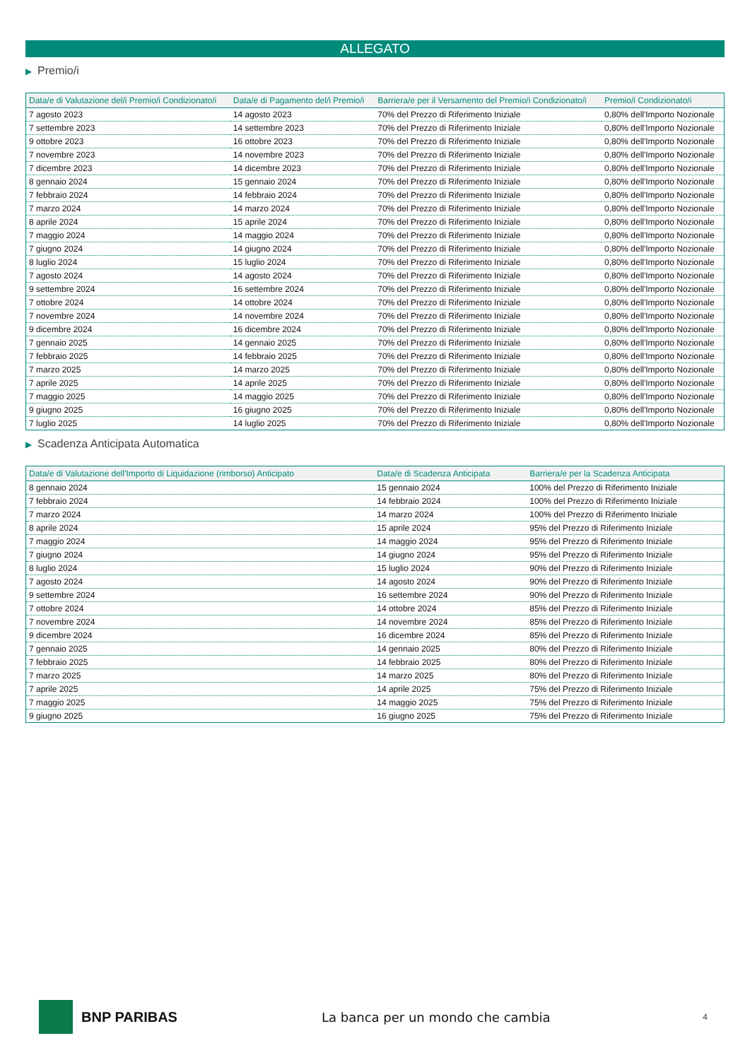ALLEGATO
▶ Premio/i
| Data/e di Valutazione del/i Premio/i Condizionato/i | Data/e di Pagamento del/i Premio/i | Barriera/e per il Versamento del Premio/i Condizionato/i | Premio/i Condizionato/i |
| --- | --- | --- | --- |
| 7 agosto 2023 | 14 agosto 2023 | 70% del Prezzo di Riferimento Iniziale | 0,80% dell'Importo Nozionale |
| 7 settembre 2023 | 14 settembre 2023 | 70% del Prezzo di Riferimento Iniziale | 0,80% dell'Importo Nozionale |
| 9 ottobre 2023 | 16 ottobre 2023 | 70% del Prezzo di Riferimento Iniziale | 0,80% dell'Importo Nozionale |
| 7 novembre 2023 | 14 novembre 2023 | 70% del Prezzo di Riferimento Iniziale | 0,80% dell'Importo Nozionale |
| 7 dicembre 2023 | 14 dicembre 2023 | 70% del Prezzo di Riferimento Iniziale | 0,80% dell'Importo Nozionale |
| 8 gennaio 2024 | 15 gennaio 2024 | 70% del Prezzo di Riferimento Iniziale | 0,80% dell'Importo Nozionale |
| 7 febbraio 2024 | 14 febbraio 2024 | 70% del Prezzo di Riferimento Iniziale | 0,80% dell'Importo Nozionale |
| 7 marzo 2024 | 14 marzo 2024 | 70% del Prezzo di Riferimento Iniziale | 0,80% dell'Importo Nozionale |
| 8 aprile 2024 | 15 aprile 2024 | 70% del Prezzo di Riferimento Iniziale | 0,80% dell'Importo Nozionale |
| 7 maggio 2024 | 14 maggio 2024 | 70% del Prezzo di Riferimento Iniziale | 0,80% dell'Importo Nozionale |
| 7 giugno 2024 | 14 giugno 2024 | 70% del Prezzo di Riferimento Iniziale | 0,80% dell'Importo Nozionale |
| 8 luglio 2024 | 15 luglio 2024 | 70% del Prezzo di Riferimento Iniziale | 0,80% dell'Importo Nozionale |
| 7 agosto 2024 | 14 agosto 2024 | 70% del Prezzo di Riferimento Iniziale | 0,80% dell'Importo Nozionale |
| 9 settembre 2024 | 16 settembre 2024 | 70% del Prezzo di Riferimento Iniziale | 0,80% dell'Importo Nozionale |
| 7 ottobre 2024 | 14 ottobre 2024 | 70% del Prezzo di Riferimento Iniziale | 0,80% dell'Importo Nozionale |
| 7 novembre 2024 | 14 novembre 2024 | 70% del Prezzo di Riferimento Iniziale | 0,80% dell'Importo Nozionale |
| 9 dicembre 2024 | 16 dicembre 2024 | 70% del Prezzo di Riferimento Iniziale | 0,80% dell'Importo Nozionale |
| 7 gennaio 2025 | 14 gennaio 2025 | 70% del Prezzo di Riferimento Iniziale | 0,80% dell'Importo Nozionale |
| 7 febbraio 2025 | 14 febbraio 2025 | 70% del Prezzo di Riferimento Iniziale | 0,80% dell'Importo Nozionale |
| 7 marzo 2025 | 14 marzo 2025 | 70% del Prezzo di Riferimento Iniziale | 0,80% dell'Importo Nozionale |
| 7 aprile 2025 | 14 aprile 2025 | 70% del Prezzo di Riferimento Iniziale | 0,80% dell'Importo Nozionale |
| 7 maggio 2025 | 14 maggio 2025 | 70% del Prezzo di Riferimento Iniziale | 0,80% dell'Importo Nozionale |
| 9 giugno 2025 | 16 giugno 2025 | 70% del Prezzo di Riferimento Iniziale | 0,80% dell'Importo Nozionale |
| 7 luglio 2025 | 14 luglio 2025 | 70% del Prezzo di Riferimento Iniziale | 0,80% dell'Importo Nozionale |
▶ Scadenza Anticipata Automatica
| Data/e di Valutazione dell'Importo di Liquidazione (rimborso) Anticipato | Data/e di Scadenza Anticipata | Barriera/e per la Scadenza Anticipata |
| --- | --- | --- |
| 8 gennaio 2024 | 15 gennaio 2024 | 100% del Prezzo di Riferimento Iniziale |
| 7 febbraio 2024 | 14 febbraio 2024 | 100% del Prezzo di Riferimento Iniziale |
| 7 marzo 2024 | 14 marzo 2024 | 100% del Prezzo di Riferimento Iniziale |
| 8 aprile 2024 | 15 aprile 2024 | 95% del Prezzo di Riferimento Iniziale |
| 7 maggio 2024 | 14 maggio 2024 | 95% del Prezzo di Riferimento Iniziale |
| 7 giugno 2024 | 14 giugno 2024 | 95% del Prezzo di Riferimento Iniziale |
| 8 luglio 2024 | 15 luglio 2024 | 90% del Prezzo di Riferimento Iniziale |
| 7 agosto 2024 | 14 agosto 2024 | 90% del Prezzo di Riferimento Iniziale |
| 9 settembre 2024 | 16 settembre 2024 | 90% del Prezzo di Riferimento Iniziale |
| 7 ottobre 2024 | 14 ottobre 2024 | 85% del Prezzo di Riferimento Iniziale |
| 7 novembre 2024 | 14 novembre 2024 | 85% del Prezzo di Riferimento Iniziale |
| 9 dicembre 2024 | 16 dicembre 2024 | 85% del Prezzo di Riferimento Iniziale |
| 7 gennaio 2025 | 14 gennaio 2025 | 80% del Prezzo di Riferimento Iniziale |
| 7 febbraio 2025 | 14 febbraio 2025 | 80% del Prezzo di Riferimento Iniziale |
| 7 marzo 2025 | 14 marzo 2025 | 80% del Prezzo di Riferimento Iniziale |
| 7 aprile 2025 | 14 aprile 2025 | 75% del Prezzo di Riferimento Iniziale |
| 7 maggio 2025 | 14 maggio 2025 | 75% del Prezzo di Riferimento Iniziale |
| 9 giugno 2025 | 16 giugno 2025 | 75% del Prezzo di Riferimento Iniziale |
BNP PARIBAS
La banca per un mondo che cambia
4